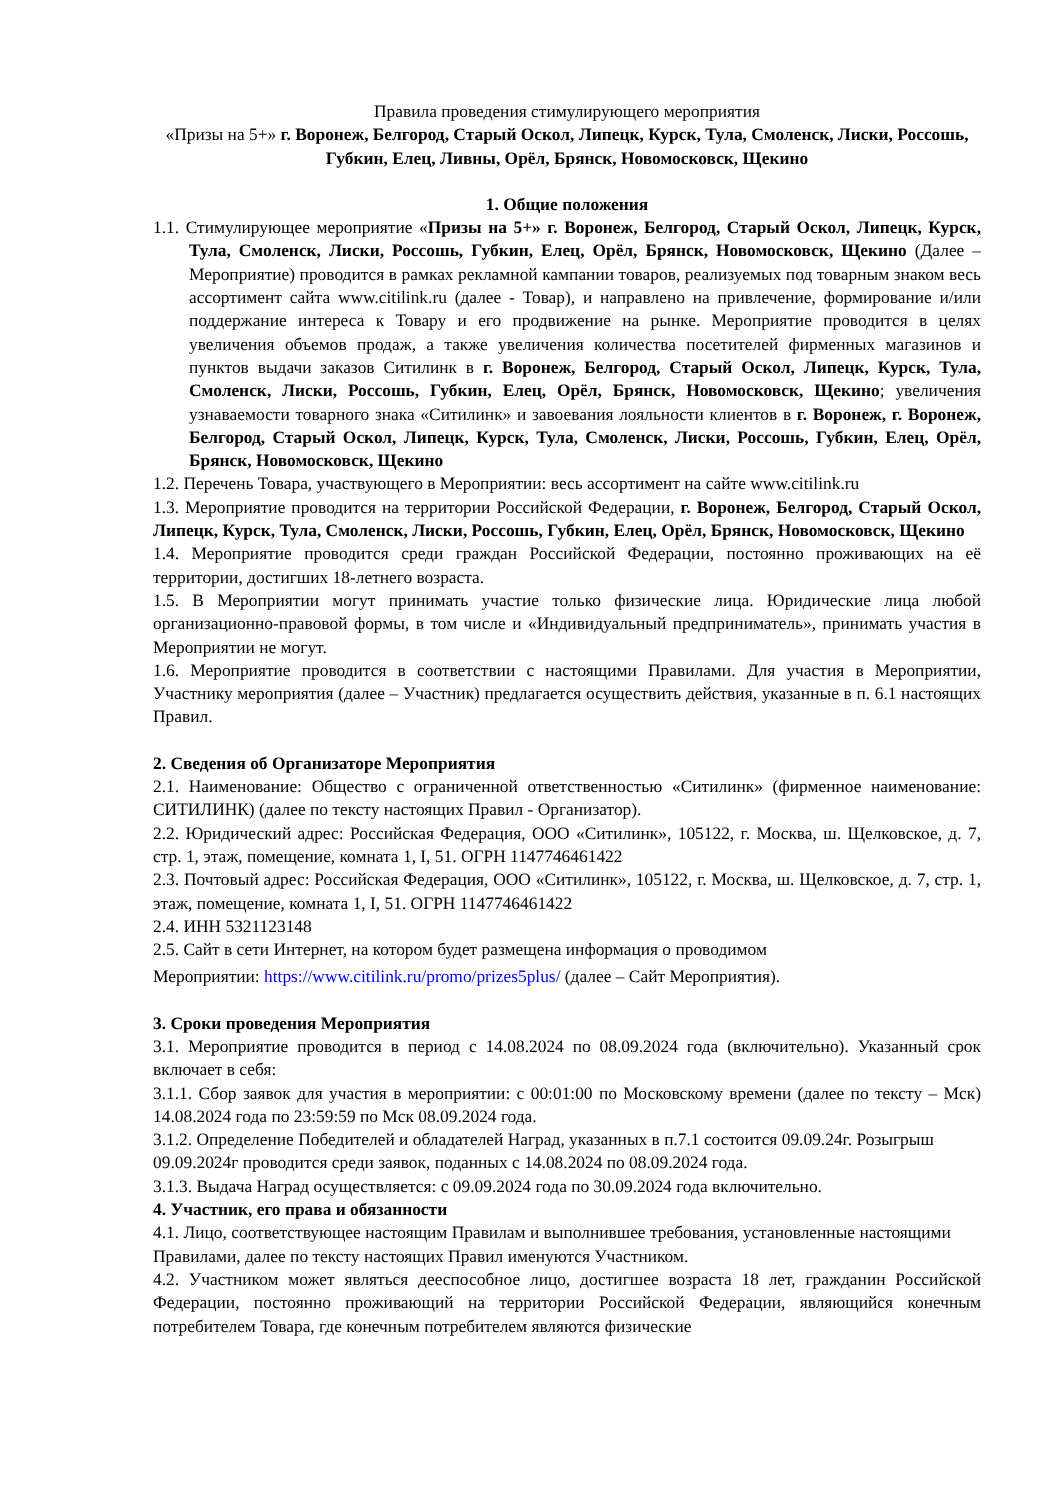Правила проведения стимулирующего мероприятия
«Призы на 5+» г. Воронеж, Белгород, Старый Оскол, Липецк, Курск, Тула, Смоленск, Лиски, Россошь, Губкин, Елец, Ливны, Орёл, Брянск, Новомосковск, Щекино
1. Общие положения
1.1. Стимулирующее мероприятие «Призы на 5+» г. Воронеж, Белгород, Старый Оскол, Липецк, Курск, Тула, Смоленск, Лиски, Россошь, Губкин, Елец, Орёл, Брянск, Новомосковск, Щекино (Далее – Мероприятие) проводится в рамках рекламной кампании товаров, реализуемых под товарным знаком весь ассортимент сайта www.citilink.ru (далее - Товар), и направлено на привлечение, формирование и/или поддержание интереса к Товару и его продвижение на рынке. Мероприятие проводится в целях увеличения объемов продаж, а также увеличения количества посетителей фирменных магазинов и пунктов выдачи заказов Ситилинк в г. Воронеж, Белгород, Старый Оскол, Липецк, Курск, Тула, Смоленск, Лиски, Россошь, Губкин, Елец, Орёл, Брянск, Новомосковск, Щекино; увеличения узнаваемости товарного знака «Ситилинк» и завоевания лояльности клиентов в г. Воронеж, г. Воронеж, Белгород, Старый Оскол, Липецк, Курск, Тула, Смоленск, Лиски, Россошь, Губкин, Елец, Орёл, Брянск, Новомосковск, Щекино
1.2. Перечень Товара, участвующего в Мероприятии: весь ассортимент на сайте www.citilink.ru
1.3. Мероприятие проводится на территории Российской Федерации, г. Воронеж, Белгород, Старый Оскол, Липецк, Курск, Тула, Смоленск, Лиски, Россошь, Губкин, Елец, Орёл, Брянск, Новомосковск, Щекино
1.4. Мероприятие проводится среди граждан Российской Федерации, постоянно проживающих на её территории, достигших 18-летнего возраста.
1.5. В Мероприятии могут принимать участие только физические лица. Юридические лица любой организационно-правовой формы, в том числе и «Индивидуальный предприниматель», принимать участия в Мероприятии не могут.
1.6. Мероприятие проводится в соответствии с настоящими Правилами. Для участия в Мероприятии, Участнику мероприятия (далее – Участник) предлагается осуществить действия, указанные в п. 6.1 настоящих Правил.
2. Сведения об Организаторе Мероприятия
2.1. Наименование: Общество с ограниченной ответственностью «Ситилинк» (фирменное наименование: СИТИЛИНК) (далее по тексту настоящих Правил - Организатор).
2.2. Юридический адрес: Российская Федерация, ООО «Ситилинк», 105122, г. Москва, ш. Щелковское, д. 7, стр. 1, этаж, помещение, комната 1, I, 51. ОГРН 1147746461422
2.3. Почтовый адрес: Российская Федерация, ООО «Ситилинк», 105122, г. Москва, ш. Щелковское, д. 7, стр. 1, этаж, помещение, комната 1, I, 51. ОГРН 1147746461422
2.4. ИНН 5321123148
2.5. Сайт в сети Интернет, на котором будет размещена информация о проводимом
Мероприятии: https://www.citilink.ru/promo/prizes5plus/ (далее – Сайт Мероприятия).
3. Сроки проведения Мероприятия
3.1. Мероприятие проводится в период с 14.08.2024 по 08.09.2024 года (включительно). Указанный срок включает в себя:
3.1.1. Сбор заявок для участия в мероприятии: с 00:01:00 по Московскому времени (далее по тексту – Мск) 14.08.2024 года по 23:59:59 по Мск 08.09.2024 года.
3.1.2. Определение Победителей и обладателей Наград, указанных в п.7.1 состоится 09.09.24г. Розыгрыш 09.09.2024г проводится среди заявок, поданных с 14.08.2024 по 08.09.2024 года.
3.1.3. Выдача Наград осуществляется: с 09.09.2024 года по 30.09.2024 года включительно.
4. Участник, его права и обязанности
4.1. Лицо, соответствующее настоящим Правилам и выполнившее требования, установленные настоящими Правилами, далее по тексту настоящих Правил именуются Участником.
4.2. Участником может являться дееспособное лицо, достигшее возраста 18 лет, гражданин Российской Федерации, постоянно проживающий на территории Российской Федерации, являющийся конечным потребителем Товара, где конечным потребителем являются физические